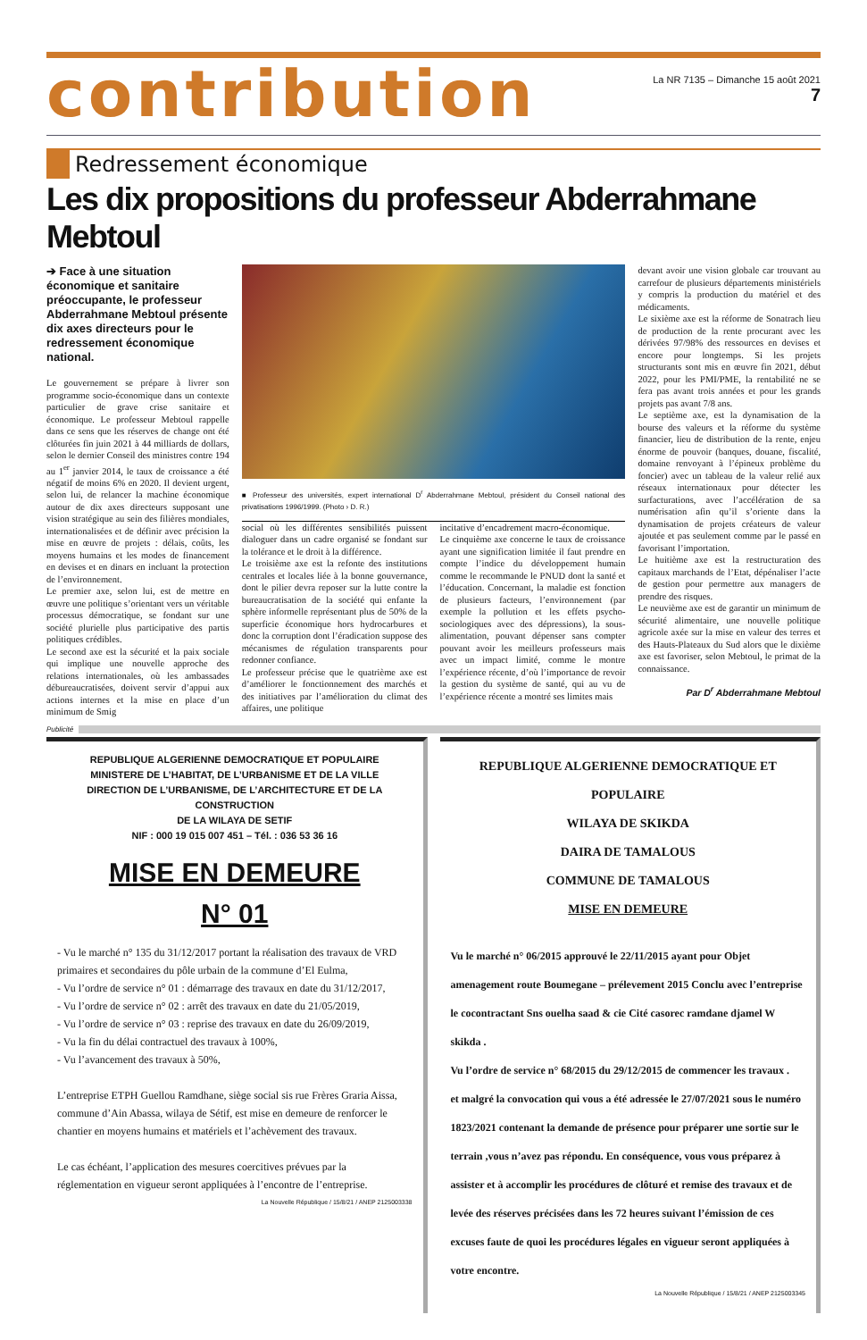contribution
La NR 7135 – Dimanche 15 août 2021
7
Redressement économique
Les dix propositions du professeur Abderrahmane Mebtoul
➔ Face à une situation économique et sanitaire préoccupante, le professeur Abderrahmane Mebtoul présente dix axes directeurs pour le redressement économique national.
Le gouvernement se prépare à livrer son programme socio-économique dans un contexte particulier de grave crise sanitaire et économique. Le professeur Mebtoul rappelle dans ce sens que les réserves de change ont été clôturées fin juin 2021 à 44 milliards de dollars, selon le dernier Conseil des ministres contre 194 au 1<sup>er</sup> janvier 2014, le taux de croissance a été négatif de moins 6% en 2020. Il devient urgent, selon lui, de relancer la machine économique autour de dix axes directeurs supposant une vision stratégique au sein des filières mondiales, internationalisées et de définir avec précision la mise en œuvre de projets : délais, coûts, les moyens humains et les modes de financement en devises et en dinars en incluant la protection de l’environnement.
Le premier axe, selon lui, est de mettre en œuvre une politique s’orientant vers un véritable processus démocratique, se fondant sur une société plurielle plus participative des partis politiques crédibles.
Le second axe est la sécurité et la paix sociale qui implique une nouvelle approche des relations internationales, où les ambassades débureaucratisées, doivent servir d’appui aux actions internes et la mise en place d’un minimum de Smig
■ Professeur des universités, expert international D<sup>r</sup> Abderrahmane Mebtoul, président du Conseil national des privatisations 1996/1999. (Photo › D. R.)
social où les différentes sensibilités puissent dialoguer dans un cadre organisé se fondant sur la tolérance et le droit à la différence.
Le troisième axe est la refonte des institutions centrales et locales liée à la bonne gouvernance, dont le pilier devra reposer sur la lutte contre la bureaucratisation de la société qui enfante la sphère informelle représentant plus de 50% de la superficie économique hors hydrocarbures et donc la corruption dont l’éradication suppose des mécanismes de régulation transparents pour redonner confiance.
Le professeur précise que le quatrième axe est d’améliorer le fonctionnement des marchés et des initiatives par l’amélioration du climat des affaires, une politique
incitative d’encadrement macro-économique.
Le cinquième axe concerne le taux de croissance ayant une signification limitée il faut prendre en compte l’indice du développement humain comme le recommande le PNUD dont la santé et l’éducation. Concernant, la maladie est fonction de plusieurs facteurs, l’environnement (par exemple la pollution et les effets psycho-sociologiques avec des dépressions), la sous-alimentation, pouvant dépenser sans compter pouvant avoir les meilleurs professeurs mais avec un impact limité, comme le montre l’expérience récente, d’où l’importance de revoir la gestion du système de santé, qui au vu de l’expérience récente a montré ses limites mais
devant avoir une vision globale car trouvant au carrefour de plusieurs départements ministériels y compris la production du matériel et des médicaments.
Le sixième axe est la réforme de Sonatrach lieu de production de la rente procurant avec les dérivées 97/98% des ressources en devises et encore pour longtemps. Si les projets structurants sont mis en œuvre fin 2021, début 2022, pour les PMI/PME, la rentabilité ne se fera pas avant trois années et pour les grands projets pas avant 7/8 ans.
Le septième axe, est la dynamisation de la bourse des valeurs et la réforme du système financier, lieu de distribution de la rente, enjeu énorme de pouvoir (banques, douane, fiscalité, domaine renvoyant à l’épineux problème du foncier) avec un tableau de la valeur relié aux réseaux internationaux pour détecter les surfacturations, avec l’accélération de sa numérisation afin qu’il s’oriente dans la dynamisation de projets créateurs de valeur ajoutée et pas seulement comme par le passé en favorisant l’importation.
Le huitième axe est la restructuration des capitaux marchands de l’Etat, dépénaliser l’acte de gestion pour permettre aux managers de prendre des risques.
Le neuvième axe est de garantir un minimum de sécurité alimentaire, une nouvelle politique agricole axée sur la mise en valeur des terres et des Hauts-Plateaux du Sud alors que le dixième axe est favoriser, selon Mebtoul, le primat de la connaissance.
Par D<sup>r</sup> Abderrahmane Mebtoul
Publicité
REPUBLIQUE ALGERIENNE DEMOCRATIQUE ET POPULAIRE
MINISTERE DE L’HABITAT, DE L’URBANISME ET DE LA VILLE
DIRECTION DE L’URBANISME, DE L’ARCHITECTURE ET DE LA CONSTRUCTION
DE LA WILAYA DE SETIF
NIF : 000 19 015 007 451 – Tél. : 036 53 36 16
MISE EN DEMEURE
N° 01
- Vu le marché n° 135 du 31/12/2017 portant la réalisation des travaux de VRD primaires et secondaires du pôle urbain de la commune d’El Eulma,
- Vu l’ordre de service n° 01 : démarrage des travaux en date du 31/12/2017,
- Vu l’ordre de service n° 02 : arrêt des travaux en date du 21/05/2019,
- Vu l’ordre de service n° 03 : reprise des travaux en date du 26/09/2019,
- Vu la fin du délai contractuel des travaux à 100%,
- Vu l’avancement des travaux à 50%,
L’entreprise ETPH Guellou Ramdhane, siège social sis rue Frères Graria Aissa, commune d’Ain Abassa, wilaya de Sétif, est mise en demeure de renforcer le chantier en moyens humains et matériels et l’achèvement des travaux.
Le cas échéant, l’application des mesures coercitives prévues par la réglementation en vigueur seront appliquées à l’encontre de l’entreprise.
La Nouvelle République / 15/8/21 / ANEP 2125003338
REPUBLIQUE ALGERIENNE DEMOCRATIQUE ET POPULAIRE
WILAYA DE SKIKDA
DAIRA DE TAMALOUS
COMMUNE DE TAMALOUS
MISE EN DEMEURE
Vu le marché n° 06/2015 approuvé le 22/11/2015 ayant pour Objet amenagement route Boumegane – prélevement 2015 Conclu avec l’entreprise le cocontractant Sns ouelha saad & cie Cité casorec ramdane djamel W skikda .
Vu l’ordre de service n° 68/2015 du 29/12/2015 de commencer les travaux .
et malgré la convocation qui vous a été adressée le 27/07/2021 sous le numéro 1823/2021 contenant la demande de présence pour préparer une sortie sur le terrain ,vous n’avez pas répondu. En conséquence, vous vous préparez à assister et à accomplir les procédures de clôturé et remise des travaux et de levée des réserves précisées dans les 72 heures suivant l’émission de ces excuses faute de quoi les procédures légales en vigueur seront appliquées à votre encontre.
La Nouvelle République / 15/8/21 / ANEP 2125003345